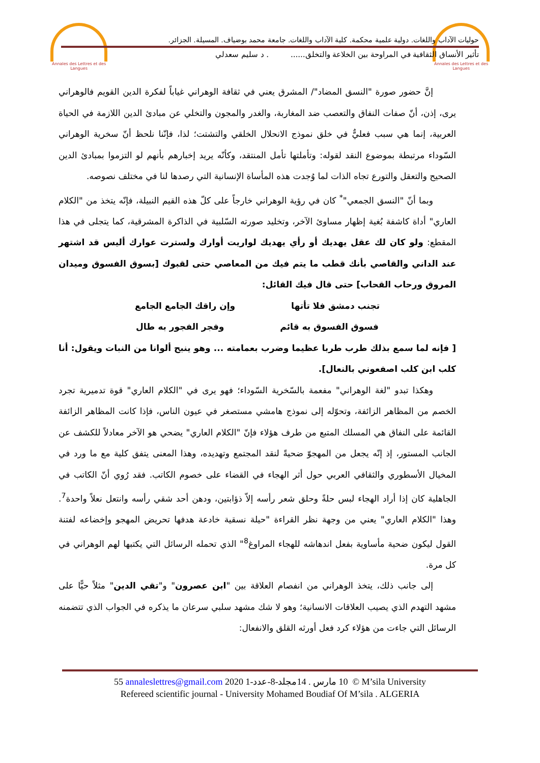Annales des Lettres et des Langues
Annales des Lettres et des Langues
حوليات الآداب واللغات. دولية علمية محكمة. كلية الآداب واللغات. جامعة محمد بوضياف. المسيلة. الجزائر.
تأثير الأنساق الثقافية في المراوحة بين الخلاعة والتخلق...... . د سليم سعدلي
إنَّ حضور صورة "النسق المضاد"/ المشرق يعني في ثقافة الوهراني غياباً لفكرة الدين القويم فالوهراني يرى، إذن، أنّ صفات النفاق والتعصب ضد المغاربة، والغدر والمجون والتخلي عن مبادئ الدين اللازمة في الحياة العربية، إنما هي سبب فعليٌّ في خلق نموذج الانحلال الخلقي والتشتت؛ لذا، فإنّنا نلحظ أنّ سخرية الوهراني السّوداء مرتبطة بموضوع النقد لقوله: وتأملتها تأمل المنتقد، وكأنّه يريد إخبارهم بأنهم لو التزموا بمبادئ الدين الصحيح والتعقل والتورع تجاه الذات لما وُجدت هذه المأساة الإنسانية التي رصدها لنا في مختلف نصوصه.
وبما أنّ "النسق الجمعي"<sup>*</sup> كان في رؤية الوهراني خارجاً على كلّ هذه القيم النبيلة، فإنّه يتخذ من "الكلام العاري" أداة كاشفة بُغية إظهار مساوئ الآخر، وتخليد صورته السّلبية في الذاكرة المشرقية، كما يتجلى في هذا المقطع: ولو كان لك عقل يهديك أو رأي يهديك لواريت أوارك ولسترت عوارك أليس قد اشتهر عند الداني والقاصي بأنك قطب ما يتم فيك من المعاصي حتى لقبوك [بسوق الفسوق وميدان المروق ورحاب القحاب] حتى قال فيك القائل:
تجنب دمشق فلا تأتها وإن راقك الجامع الجامع
فسوق الفسوق به قائم وفجر الفجور به طال
[ فإنه لما سمع بذلك طرب طربا عظيما وضرب بعمامته ... وهو ينبح ألوانا من النبات ويقول: أنا كلب ابن كلب اصفعوني بالنعال].
وهكذا تبدو "لغة الوهراني" مفعمة بالسّخرية السّوداء؛ فهو يرى في "الكلام العاري" قوة تدميرية تجرد الخصم من المظاهر الزائفة، وتحوّله إلى نموذج هامشي مستصغر في عيون الناس، فإذا كانت المظاهر الزائفة القائمة على النفاق هي المسلك المتبع من طرف هؤلاء فإنّ "الكلام العاري" يضحي هو الآخر معادلاً للكشف عن الجانب المستور، إذ إنّه يجعل من المهجوّ ضحيةً لنقد المجتمع وتهديده، وهذا المعنى يتفق كلية مع ما ورد في المخيال الأسطوري والثقافي العربي حول أثر الهجاء في القضاء على خصوم الكاتب. فقد رُوي أنّ الكاتب في الجاهلية كان إذا أراد الهجاء لبس حلةً وحلق شعر رأسه إلاّ ذؤابتين، ودهن أحد شقي رأسه وانتعل نعلاً واحدة<sup>7</sup>. وهذا "الكلام العاري" يعني من وجهة نظر القراءة "حيلة نسقية خادعة هدفها تحريض المهجو وإخضاعه لفتنة القول ليكون ضحية مأساوية بفعل اندهاشه للهجاء المراوغ<sup>8</sup>" الذي تحمله الرسائل التي يكتبها لهم الوهراني في كل مرة.
إلى جانب ذلك، يتخذ الوهراني من انفصام العلاقة بين "ابن عصرون" و"تقي الدين" مثلاً حيًّا على مشهد التهدم الذي يصيب العلاقات الانسانية؛ وهو لا شك مشهد سلبي سرعان ما يذكره في الجواب الذي تتضمنه الرسائل التي جاءت من هؤلاء كرد فعل أورثه القلق والانفعال:
55 annaleslettres@gmail.com 2020 10 مارس . 14مجلد-8-عدد-1 © M’sila University
Refereed scientific journal - University Mohamed Boudiaf Of M’sila . ALGERIA